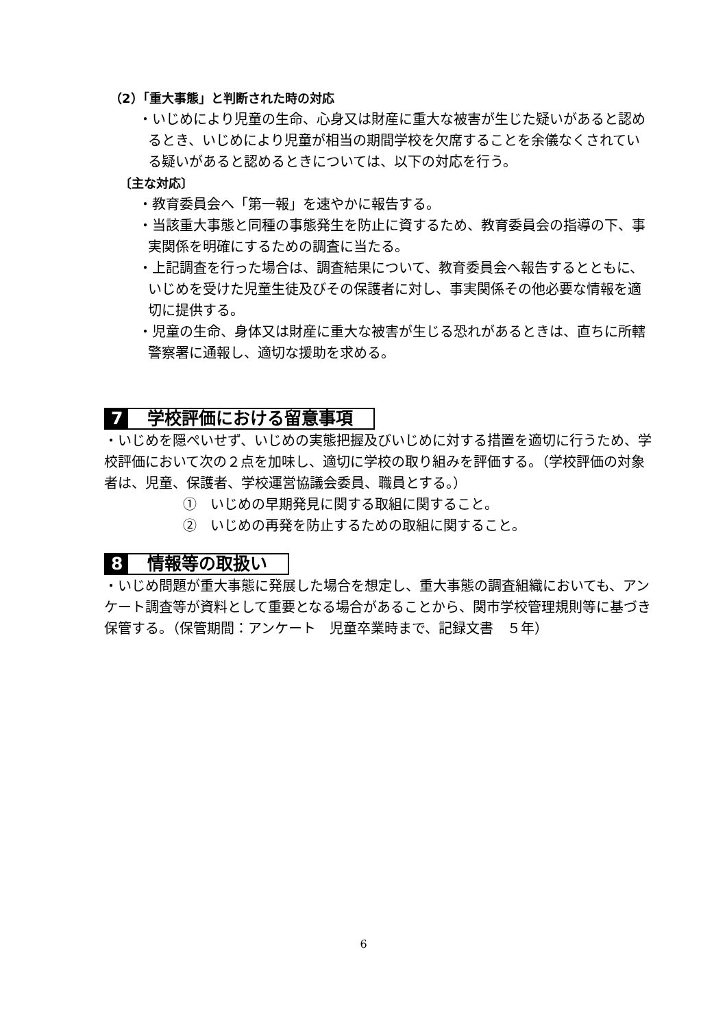（2）「重大事態」と判断された時の対応
・いじめにより児童の生命、心身又は財産に重大な被害が生じた疑いがあると認めるとき、いじめにより児童が相当の期間学校を欠席することを余儀なくされている疑いがあると認めるときについては、以下の対応を行う。
〔主な対応〕
・教育委員会へ「第一報」を速やかに報告する。
・当該重大事態と同種の事態発生を防止に資するため、教育委員会の指導の下、事実関係を明確にするための調査に当たる。
・上記調査を行った場合は、調査結果について、教育委員会へ報告するとともに、いじめを受けた児童生徒及びその保護者に対し、事実関係その他必要な情報を適切に提供する。
・児童の生命、身体又は財産に重大な被害が生じる恐れがあるときは、直ちに所轄警察署に通報し、適切な援助を求める。
7 学校評価における留意事項
・いじめを隠ぺいせず、いじめの実態把握及びいじめに対する措置を適切に行うため、学校評価において次の２点を加味し、適切に学校の取り組みを評価する。（学校評価の対象者は、児童、保護者、学校運営協議会委員、職員とする。）
①　いじめの早期発見に関する取組に関すること。
②　いじめの再発を防止するための取組に関すること。
8 情報等の取扱い
・いじめ問題が重大事態に発展した場合を想定し、重大事態の調査組織においても、アンケート調査等が資料として重要となる場合があることから、関市学校管理規則等に基づき保管する。（保管期間：アンケート　児童卒業時まで、記録文書　５年）
6